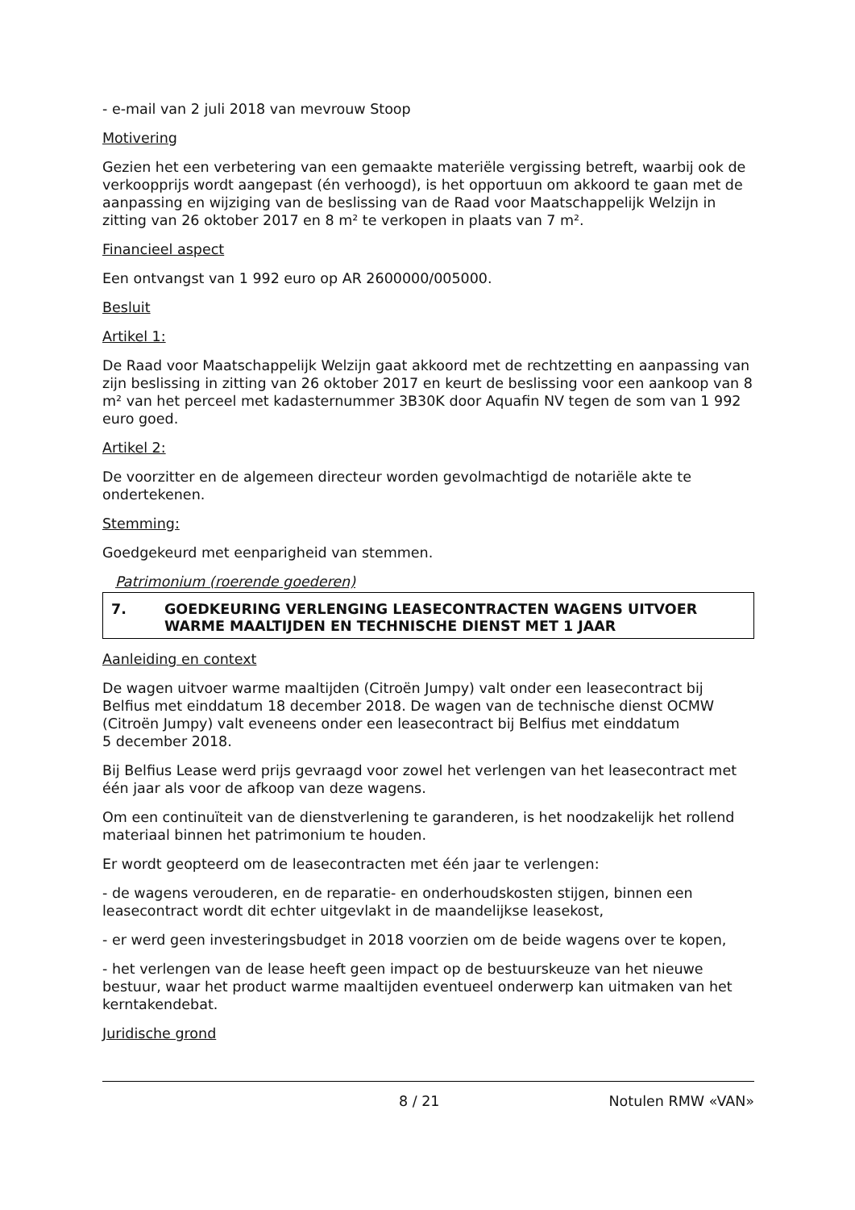- e-mail van 2 juli 2018 van mevrouw Stoop
Motivering
Gezien het een verbetering van een gemaakte materiële vergissing betreft, waarbij ook de verkoopprijs wordt aangepast (én verhoogd), is het opportuun om akkoord te gaan met de aanpassing en wijziging van de beslissing van de Raad voor Maatschappelijk Welzijn in zitting van 26 oktober 2017 en 8 m² te verkopen in plaats van 7 m².
Financieel aspect
Een ontvangst van 1 992 euro op AR 2600000/005000.
Besluit
Artikel 1:
De Raad voor Maatschappelijk Welzijn gaat akkoord met de rechtzetting en aanpassing van zijn beslissing in zitting van 26 oktober 2017 en keurt de beslissing voor een aankoop van 8 m² van het perceel met kadasternummer 3B30K door Aquafin NV tegen de som van 1 992 euro goed.
Artikel 2:
De voorzitter en de algemeen directeur worden gevolmachtigd de notariële akte te ondertekenen.
Stemming:
Goedgekeurd met eenparigheid van stemmen.
Patrimonium (roerende goederen)
7. GOEDKEURING VERLENGING LEASECONTRACTEN WAGENS UITVOER WARME MAALTIJDEN EN TECHNISCHE DIENST MET 1 JAAR
Aanleiding en context
De wagen uitvoer warme maaltijden (Citroën Jumpy) valt onder een leasecontract bij Belfius met einddatum 18 december 2018. De wagen van de technische dienst OCMW (Citroën Jumpy) valt eveneens onder een leasecontract bij Belfius met einddatum
5 december 2018.
Bij Belfius Lease werd prijs gevraagd voor zowel het verlengen van het leasecontract met één jaar als voor de afkoop van deze wagens.
Om een continuïteit van de dienstverlening te garanderen, is het noodzakelijk het rollend materiaal binnen het patrimonium te houden.
Er wordt geopteerd om de leasecontracten met één jaar te verlengen:
- de wagens verouderen, en de reparatie- en onderhoudskosten stijgen, binnen een leasecontract wordt dit echter uitgevlakt in de maandelijkse leasekost,
- er werd geen investeringsbudget in 2018 voorzien om de beide wagens over te kopen,
- het verlengen van de lease heeft geen impact op de bestuurskeuze van het nieuwe bestuur, waar het product warme maaltijden eventueel onderwerp kan uitmaken van het kerntakendebat.
Juridische grond
8 / 21 Notulen RMW «VAN»